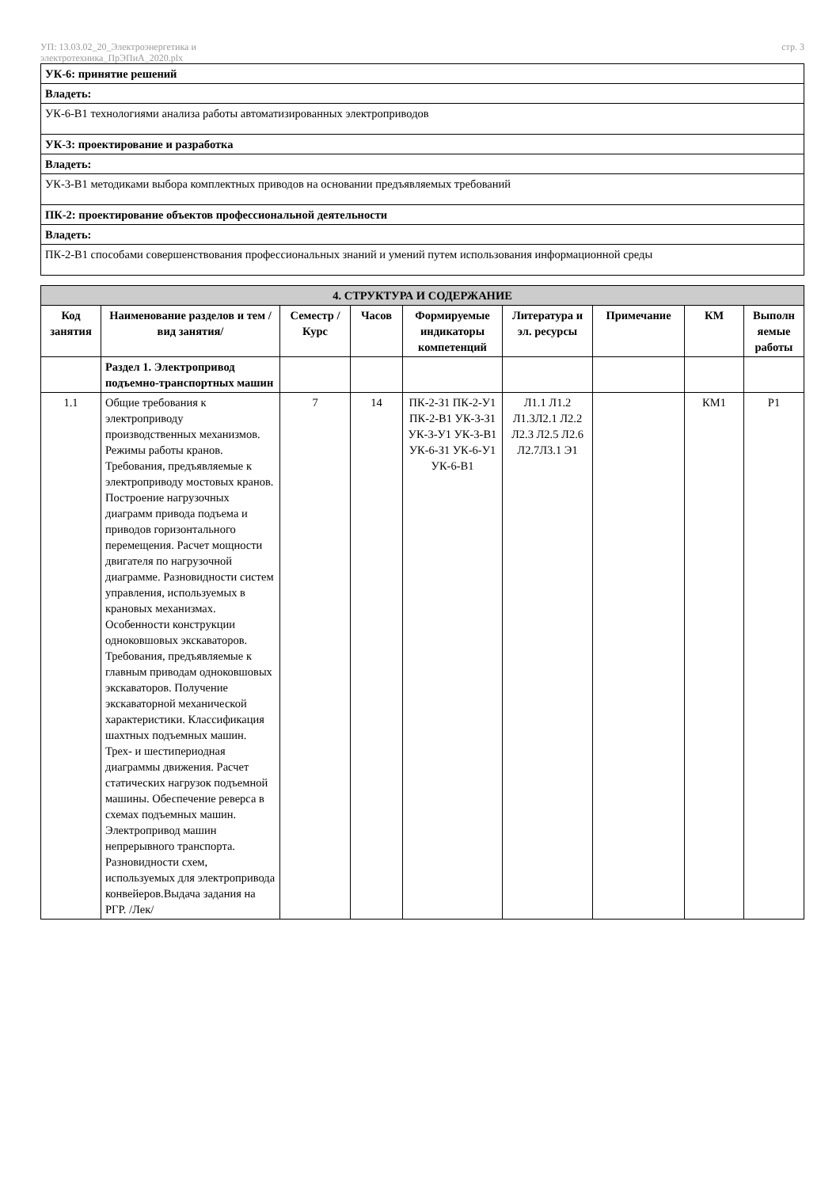УП: 13.03.02_20_Электроэнергетика и
электротехника_ПрЭПиА_2020.plx
стр. 3
| УК-6: принятие решений |
| Владеть: |
| УК-6-В1 технологиями анализа работы автоматизированных электроприводов |
| УК-3: проектирование и разработка |
| Владеть: |
| УК-3-В1 методиками выбора комплектных приводов на основании предъявляемых требований |
| ПК-2: проектирование объектов профессиональной деятельности |
| Владеть: |
| ПК-2-В1 способами совершенствования профессиональных знаний и умений путем использования информационной среды |
| 4. СТРУКТУРА И СОДЕРЖАНИЕ | | | | | | | | |
| --- | --- | --- | --- | --- | --- | --- | --- | --- |
| Код занятия | Наименование разделов и тем /вид занятия/ | Семестр / Курс | Часов | Формируемые индикаторы компетенций | Литература и эл. ресурсы | Примечание | КМ | Выполн яемые работы |
| | Раздел 1. Электропривод подъемно-транспортных машин | | | | | | | |
| 1.1 | Общие требования к электроприводу производственных механизмов. Режимы работы кранов. Требования, предъявляемые к электроприводу мостовых кранов. Построение нагрузочных диаграмм привода подъема и приводов горизонтального перемещения. Расчет мощности двигателя по нагрузочной диаграмме. Разновидности систем управления, используемых в крановых механизмах. Особенности конструкции одноковшовых экскаваторов. Требования, предъявляемые к главным приводам одноковшовых экскаваторов. Получение экскаваторной механической характеристики. Классификация шахтных подъемных машин. Трех- и шестипериодная диаграммы движения. Расчет статических нагрузок подъемной машины. Обеспечение реверса в схемах подъемных машин. Электропривод машин непрерывного транспорта. Разновидности схем, используемых для электропривода конвейеров.Выдача задания на РГР. /Лек/ | 7 | 14 | ПК-2-З1 ПК-2-У1 ПК-2-В1 УК-3-З1 УК-3-У1 УК-3-В1 УК-6-З1 УК-6-У1 УК-6-В1 | Л1.1 Л1.2 Л1.3Л2.1 Л2.2 Л2.3 Л2.5 Л2.6 Л2.7Л3.1 Э1 | | КМ1 | Р1 |